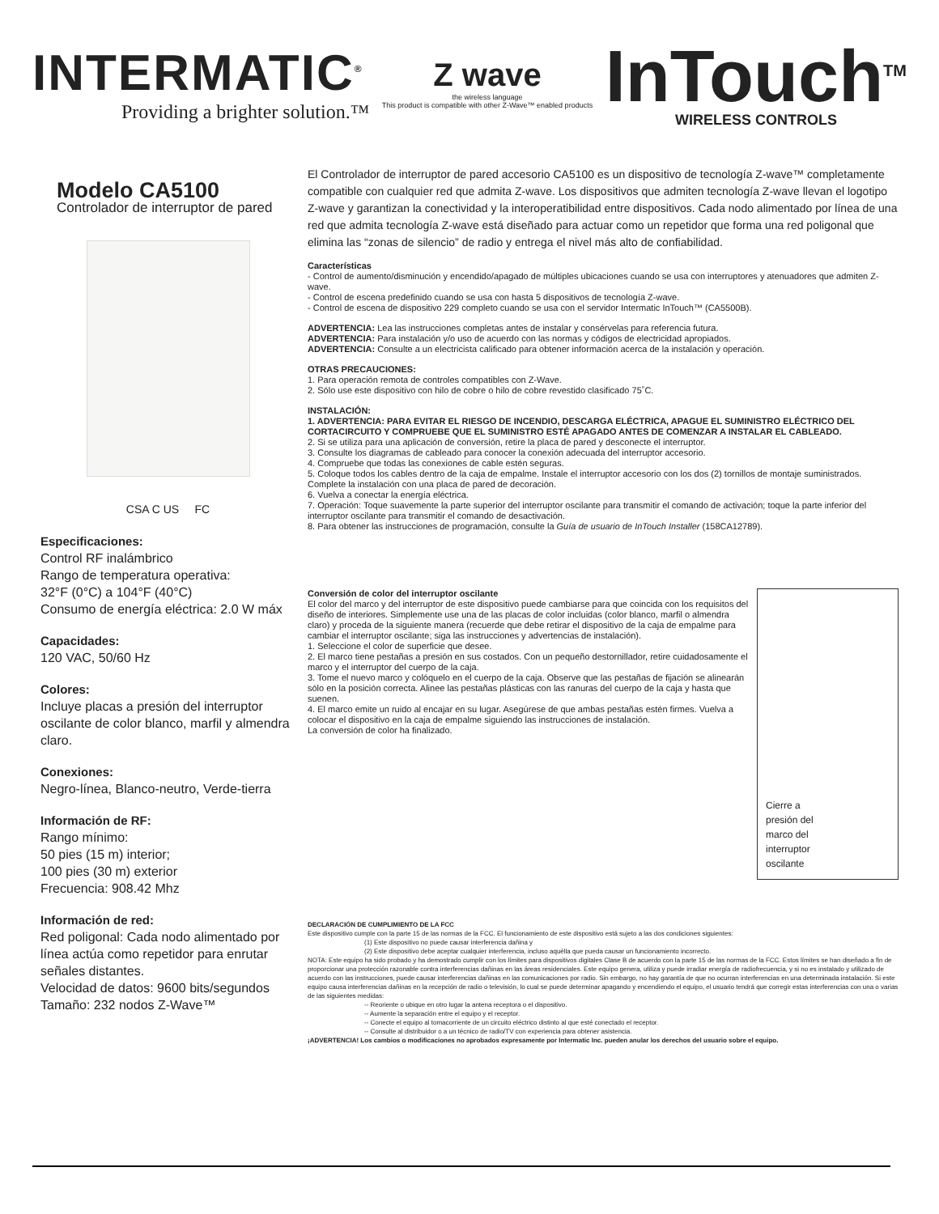INTERMATIC<sup>®</sup>
Providing a brighter solution.™
Z wave
the wireless language
This product is compatible with other Z-Wave™ enabled products
InTouch<sup>TM</sup>
WIRELESS CONTROLS
Modelo CA5100
Controlador de interruptor de pared
CSA C US FC
Especificaciones:
Control RF inalámbrico
Rango de temperatura operativa:
32°F (0°C) a 104°F (40°C)
Consumo de energía eléctrica: 2.0 W máx
Capacidades:
120 VAC, 50/60 Hz
Colores:
Incluye placas a presión del interruptor oscilante de color blanco, marfil y almendra claro.
Conexiones:
Negro-línea, Blanco-neutro, Verde-tierra
Información de RF:
Rango mínimo:
50 pies (15 m) interior;
100 pies (30 m) exterior
Frecuencia: 908.42 Mhz
Información de red:
Red poligonal: Cada nodo alimentado por línea actúa como repetidor para enrutar señales distantes.
Velocidad de datos: 9600 bits/segundos
Tamaño: 232 nodos Z-Wave™
El Controlador de interruptor de pared accesorio CA5100 es un dispositivo de tecnología Z-wave™ completamente compatible con cualquier red que admita Z-wave. Los dispositivos que admiten tecnología Z-wave llevan el logotipo Z-wave y garantizan la conectividad y la interoperatibilidad entre dispositivos. Cada nodo alimentado por línea de una red que admita tecnología Z-wave está diseñado para actuar como un repetidor que forma una red poligonal que elimina las “zonas de silencio” de radio y entrega el nivel más alto de confiabilidad.
Características
- Control de aumento/disminución y encendido/apagado de múltiples ubicaciones cuando se usa con interruptores y atenuadores que admiten Z-wave.
- Control de escena predefinido cuando se usa con hasta 5 dispositivos de tecnología Z-wave.
- Control de escena de dispositivo 229 completo cuando se usa con el servidor Intermatic InTouch™ (CA5500B).
ADVERTENCIA: Lea las instrucciones completas antes de instalar y consérvelas para referencia futura.
ADVERTENCIA: Para instalación y/o uso de acuerdo con las normas y códigos de electricidad apropiados.
ADVERTENCIA: Consulte a un electricista calificado para obtener información acerca de la instalación y operación.
OTRAS PRECAUCIONES:
1. Para operación remota de controles compatibles con Z-Wave.
2. Sólo use este dispositivo con hilo de cobre o hilo de cobre revestido clasificado 75˚C.
INSTALACIÓN:
1. ADVERTENCIA: PARA EVITAR EL RIESGO DE INCENDIO, DESCARGA ELÉCTRICA, APAGUE EL SUMINISTRO ELÉCTRICO DEL CORTACIRCUITO Y COMPRUEBE QUE EL SUMINISTRO ESTÉ APAGADO ANTES DE COMENZAR A INSTALAR EL CABLEADO.
2. Si se utiliza para una aplicación de conversión, retire la placa de pared y desconecte el interruptor.
3. Consulte los diagramas de cableado para conocer la conexión adecuada del interruptor accesorio.
4. Compruebe que todas las conexiones de cable estén seguras.
5. Coloque todos los cables dentro de la caja de empalme. Instale el interruptor accesorio con los dos (2) tornillos de montaje suministrados. Complete la instalación con una placa de pared de decoración.
6. Vuelva a conectar la energía eléctrica.
7. Operación: Toque suavemente la parte superior del interruptor oscilante para transmitir el comando de activación; toque la parte inferior del interruptor oscilante para transmitir el comando de desactivación.
8. Para obtener las instrucciones de programación, consulte la Guía de usuario de InTouch Installer (158CA12789).
Conversión de color del interruptor oscilante
El color del marco y del interruptor de este dispositivo puede cambiarse para que coincida con los requisitos del diseño de interiores. Simplemente use una de las placas de color incluidas (color blanco, marfil o almendra claro) y proceda de la siguiente manera (recuerde que debe retirar el dispositivo de la caja de empalme para cambiar el interruptor oscilante; siga las instrucciones y advertencias de instalación).
1. Seleccione el color de superficie que desee.
2. El marco tiene pestañas a presión en sus costados. Con un pequeño destornillador, retire cuidadosamente el marco y el interruptor del cuerpo de la caja.
3. Tome el nuevo marco y colóquelo en el cuerpo de la caja. Observe que las pestañas de fijación se alinearán sólo en la posición correcta. Alinee las pestañas plásticas con las ranuras del cuerpo de la caja y hasta que suenen.
4. El marco emite un ruido al encajar en su lugar. Asegúrese de que ambas pestañas estén firmes. Vuelva a colocar el dispositivo en la caja de empalme siguiendo las instrucciones de instalación.
La conversión de color ha finalizado.
Cierre a
presión del
marco del
interruptor
oscilante
DECLARACIÓN DE CUMPLIMIENTO DE LA FCC
Este dispositivo cumple con la parte 15 de las normas de la FCC. El funcionamiento de este dispositivo está sujeto a las dos condiciones siguientes:
(1) Este dispositivo no puede causar interferencia dañina y
(2) Este dispositivo debe aceptar cualquier interferencia, incluso aquélla que pueda causar un funcionamiento incorrecto.
NOTA: Este equipo ha sido probado y ha demostrado cumplir con los límites para dispositivos digitales Clase B de acuerdo con la parte 15 de las normas de la FCC. Estos límites se han diseñado a fin de proporcionar una protección razonable contra interferencias dañinas en las áreas residenciales. Este equipo genera, utiliza y puede irradiar energía de radiofrecuencia, y si no es instalado y utilizado de acuerdo con las instrucciones, puede causar interferencias dañinas en las comunicaciones por radio. Sin embargo, no hay garantía de que no ocurran interferencias en una determinada instalación. Si este equipo causa interferencias dañinas en la recepción de radio o televisión, lo cual se puede determinar apagando y encendiendo el equipo, el usuario tendrá que corregir estas interferencias con una o varias de las siguientes medidas:
-- Reoriente o ubique en otro lugar la antena receptora o el dispositivo.
-- Aumente la separación entre el equipo y el receptor.
-- Conecte el equipo al tomacorriente de un circuito eléctrico distinto al que esté conectado el receptor.
-- Consulte al distribuidor o a un técnico de radio/TV con experiencia para obtener asistencia.
¡ADVERTENCIA! Los cambios o modificaciones no aprobados expresamente por Intermatic Inc. pueden anular los derechos del usuario sobre el equipo.